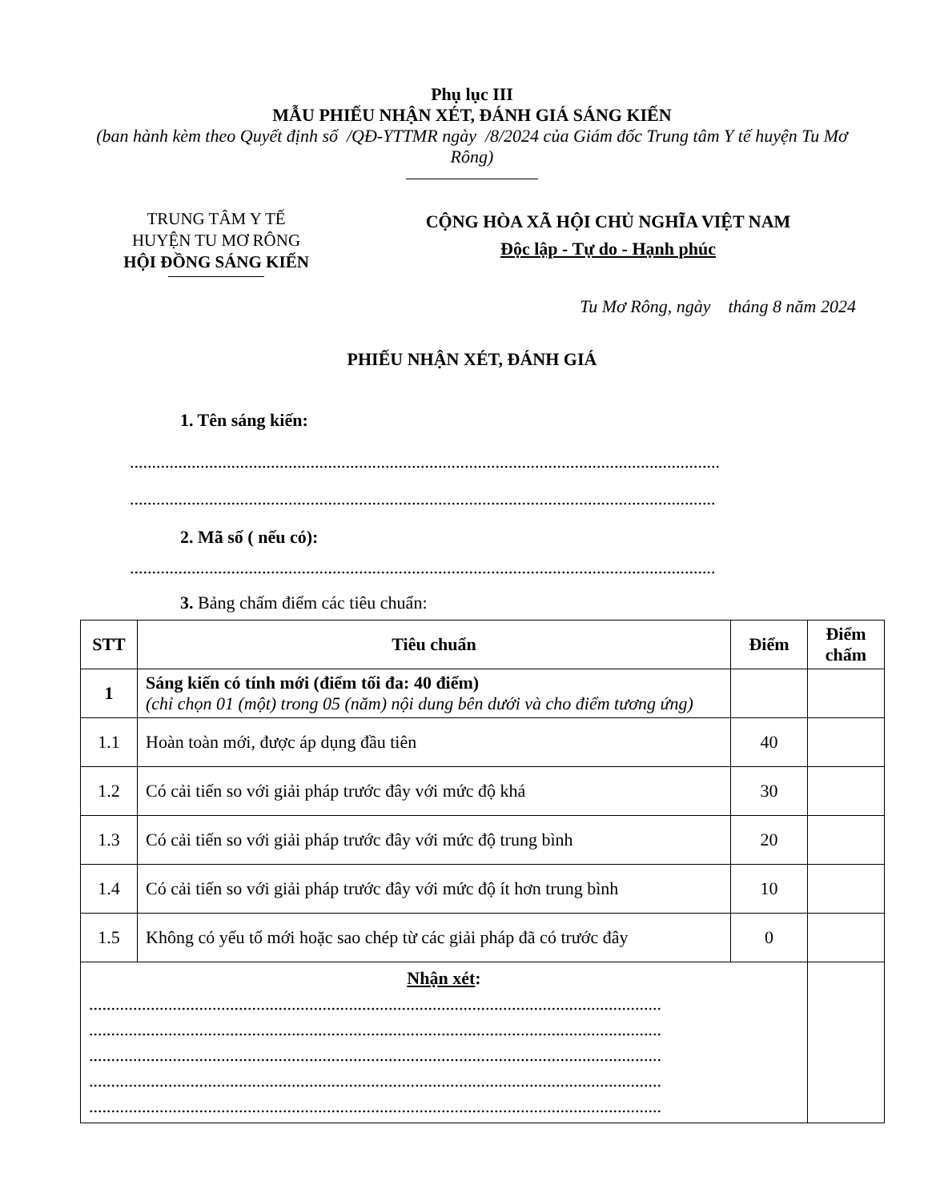Phụ lục III
MẪU PHIẾU NHẬN XÉT, ĐÁNH GIÁ SÁNG KIẾN
(ban hành kèm theo Quyết định số /QĐ-YTTMR ngày /8/2024 của Giám đốc Trung tâm Y tế huyện Tu Mơ Rông)
TRUNG TÂM Y TẾ
HUYỆN TU MƠ RÔNG
HỘI ĐỒNG SÁNG KIẾN
CỘNG HÒA XÃ HỘI CHỦ NGHĨA VIỆT NAM
Độc lập - Tự do - Hạnh phúc
Tu Mơ Rông, ngày tháng 8 năm 2024
PHIẾU NHẬN XÉT, ĐÁNH GIÁ
1. Tên sáng kiến:
......................................................................................................................................
.....................................................................................................................................
2. Mã số ( nếu có):
.....................................................................................................................................
3. Bảng chấm điểm các tiêu chuẩn:
| STT | Tiêu chuẩn | Điểm | Điểm chấm |
| --- | --- | --- | --- |
| 1 | Sáng kiến có tính mới (điểm tối đa: 40 điểm) (chỉ chọn 01 (một) trong 05 (năm) nội dung bên dưới và cho điểm tương ứng) | | |
| 1.1 | Hoàn toàn mới, được áp dụng đầu tiên | 40 | |
| 1.2 | Có cải tiến so với giải pháp trước đây với mức độ khá | 30 | |
| 1.3 | Có cải tiến so với giải pháp trước đây với mức độ trung bình | 20 | |
| 1.4 | Có cải tiến so với giải pháp trước đây với mức độ ít hơn trung bình | 10 | |
| 1.5 | Không có yếu tố mới hoặc sao chép từ các giải pháp đã có trước đây | 0 | |
| Nhận xét : .................................................................................................................................. .................................................................................................................................. .................................................................................................................................. .................................................................................................................................. .................................................................................................................................. | | | |